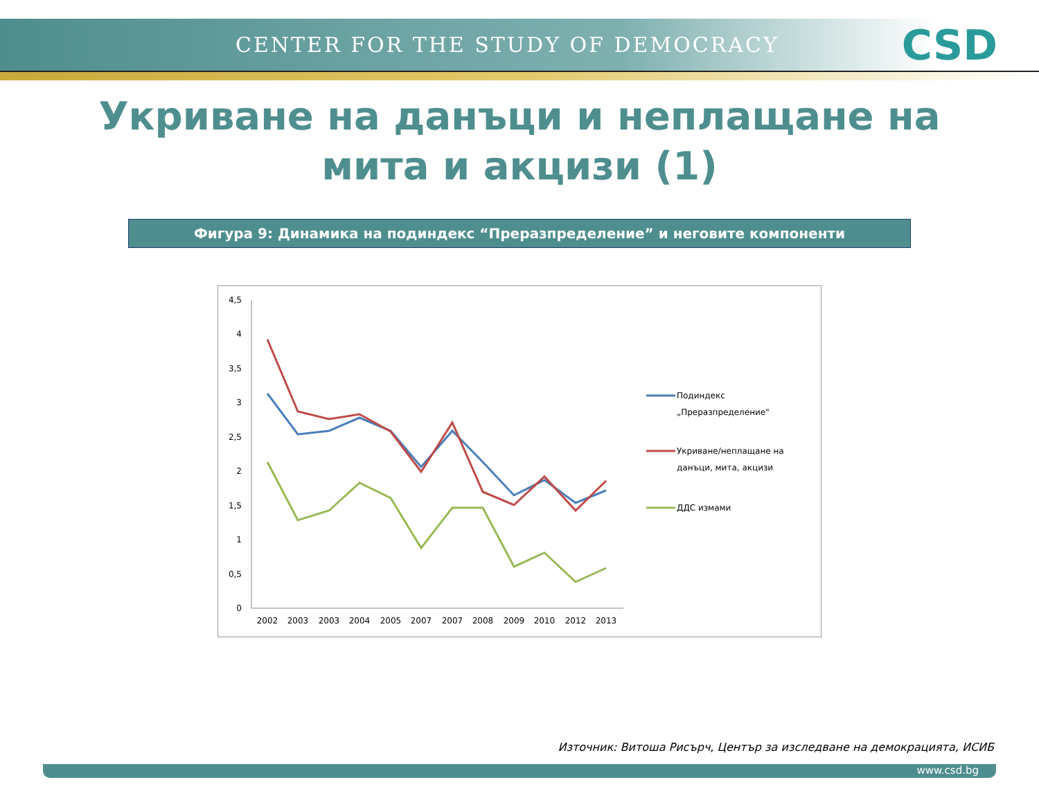CENTER FOR THE STUDY OF DEMOCRACY CSD
Укриване на данъци и неплащане на мита и акцизи (1)
Фигура 9: Динамика на подиндекс “Преразпределение” и неговите компоненти
0
0,5
1
1,5
2
2,5
3
3,5
4
4,5
2002
2003
2003
2004
2005
2007
2007
2008
2009
2010
2012
2013
Подиндекс
„Преразпределение"
Укриване/неплащане на
данъци, мита, акцизи
ДДС измами
Източник: Витоша Рисърч, Център за изследване на демокрацията, ИСИБ
www.csd.bg